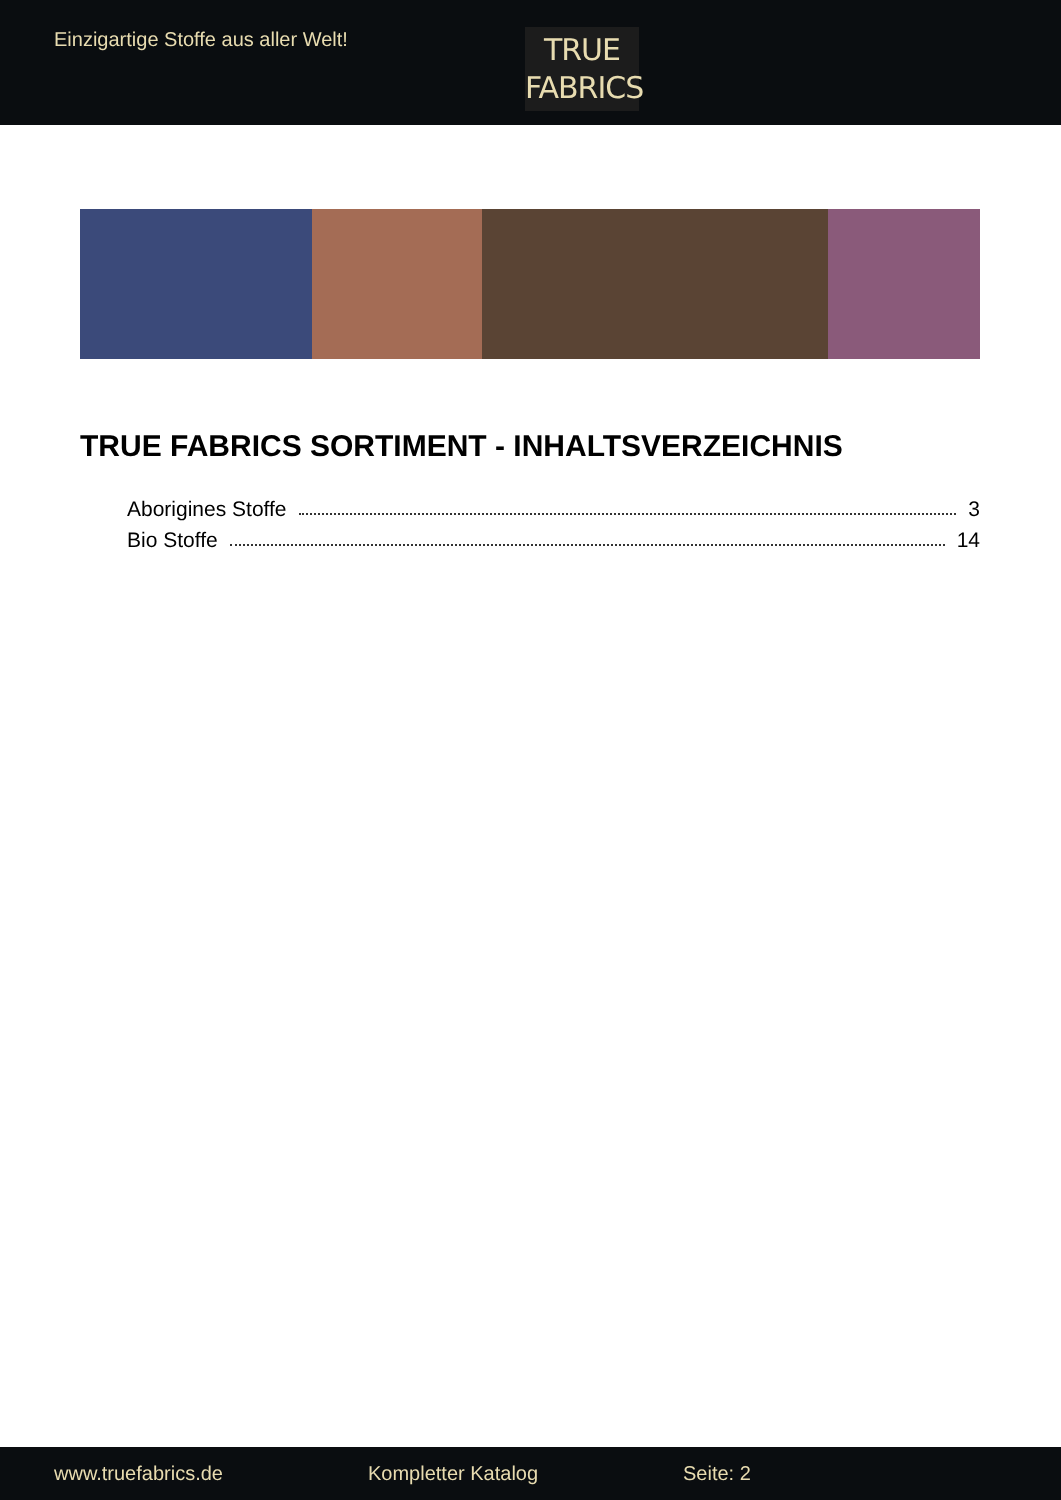Einzigartige Stoffe aus aller Welt!
TRUE
FABRICS
TRUE FABRICS SORTIMENT - INHALTSVERZEICHNIS
Aborigines Stoffe 3
Bio Stoffe 14
www.truefabrics.de Kompletter Katalog Seite: 2